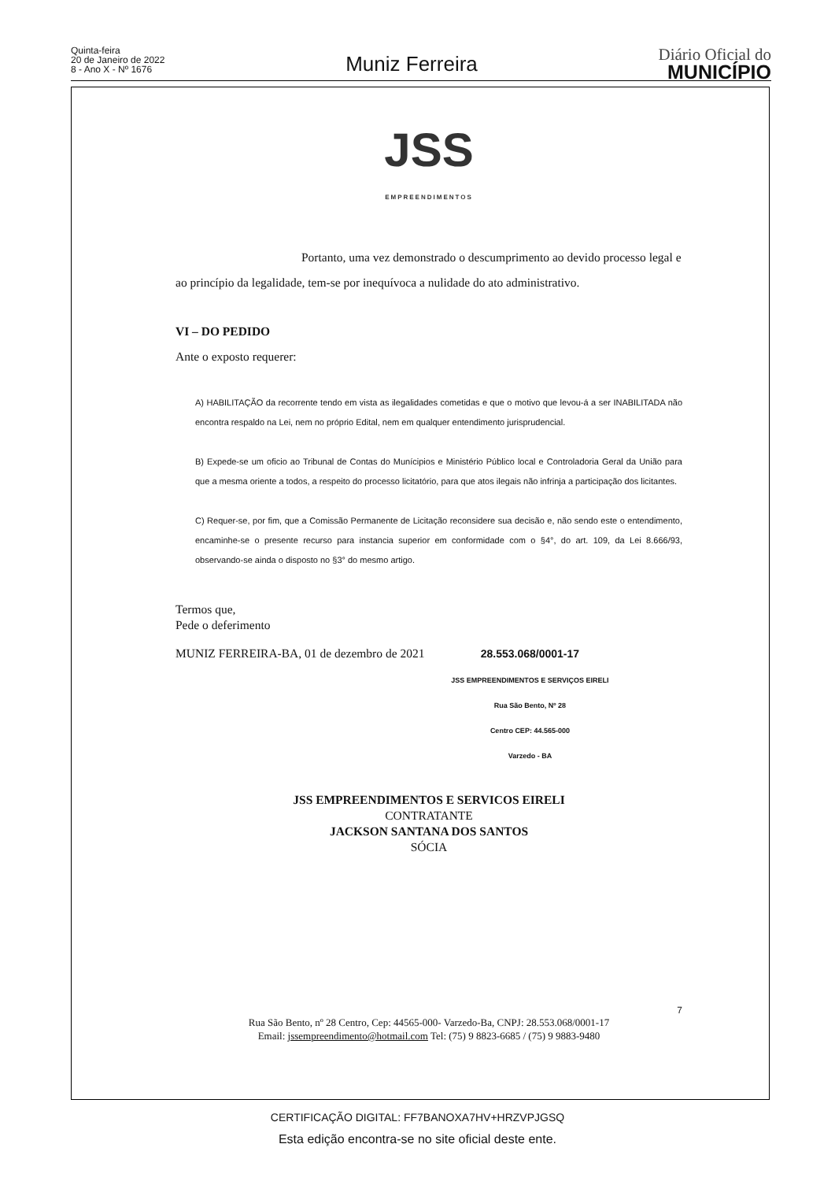Quinta-feira
20 de Janeiro de 2022
8 - Ano X - Nº 1676
Muniz Ferreira
Diário Oficial do
MUNICÍPIO
JSS
EMPREENDIMENTOS
Portanto, uma vez demonstrado o descumprimento ao devido processo legal e ao princípio da legalidade, tem-se por inequívoca a nulidade do ato administrativo.
VI – DO PEDIDO
Ante o exposto requerer:
A) HABILITAÇÃO da recorrente tendo em vista as ilegalidades cometidas e que o motivo que levou-á a ser INABILITADA não encontra respaldo na Lei, nem no próprio Edital, nem em qualquer entendimento jurisprudencial.
B) Expede-se um oficio ao Tribunal de Contas do Munícipios e Ministério Público local e Controladoria Geral da União para que a mesma oriente a todos, a respeito do processo licitatório, para que atos ilegais não infrinja a participação dos licitantes.
C) Requer-se, por fim, que a Comissão Permanente de Licitação reconsidere sua decisão e, não sendo este o entendimento, encaminhe-se o presente recurso para instancia superior em conformidade com o §4°, do art. 109, da Lei 8.666/93, observando-se ainda o disposto no §3° do mesmo artigo.
Termos que,
Pede o deferimento
MUNIZ FERREIRA-BA, 01 de dezembro de 2021 28.553.068/0001-17
JSS EMPREENDIMENTOS E SERVIÇOS EIRELI
Rua São Bento, Nº 28
Centro CEP: 44.565-000
Varzedo - BA
JSS EMPREENDIMENTOS E SERVICOS EIRELI
CONTRATANTE
JACKSON SANTANA DOS SANTOS
SÓCIA
7
Rua São Bento, nº 28 Centro, Cep: 44565-000- Varzedo-Ba, CNPJ: 28.553.068/0001-17
Email: jssempreendimento@hotmail.com Tel: (75) 9 8823-6685 / (75) 9 9883-9480
CERTIFICAÇÃO DIGITAL: FF7BANOXA7HV+HRZVPJGSQ
Esta edição encontra-se no site oficial deste ente.